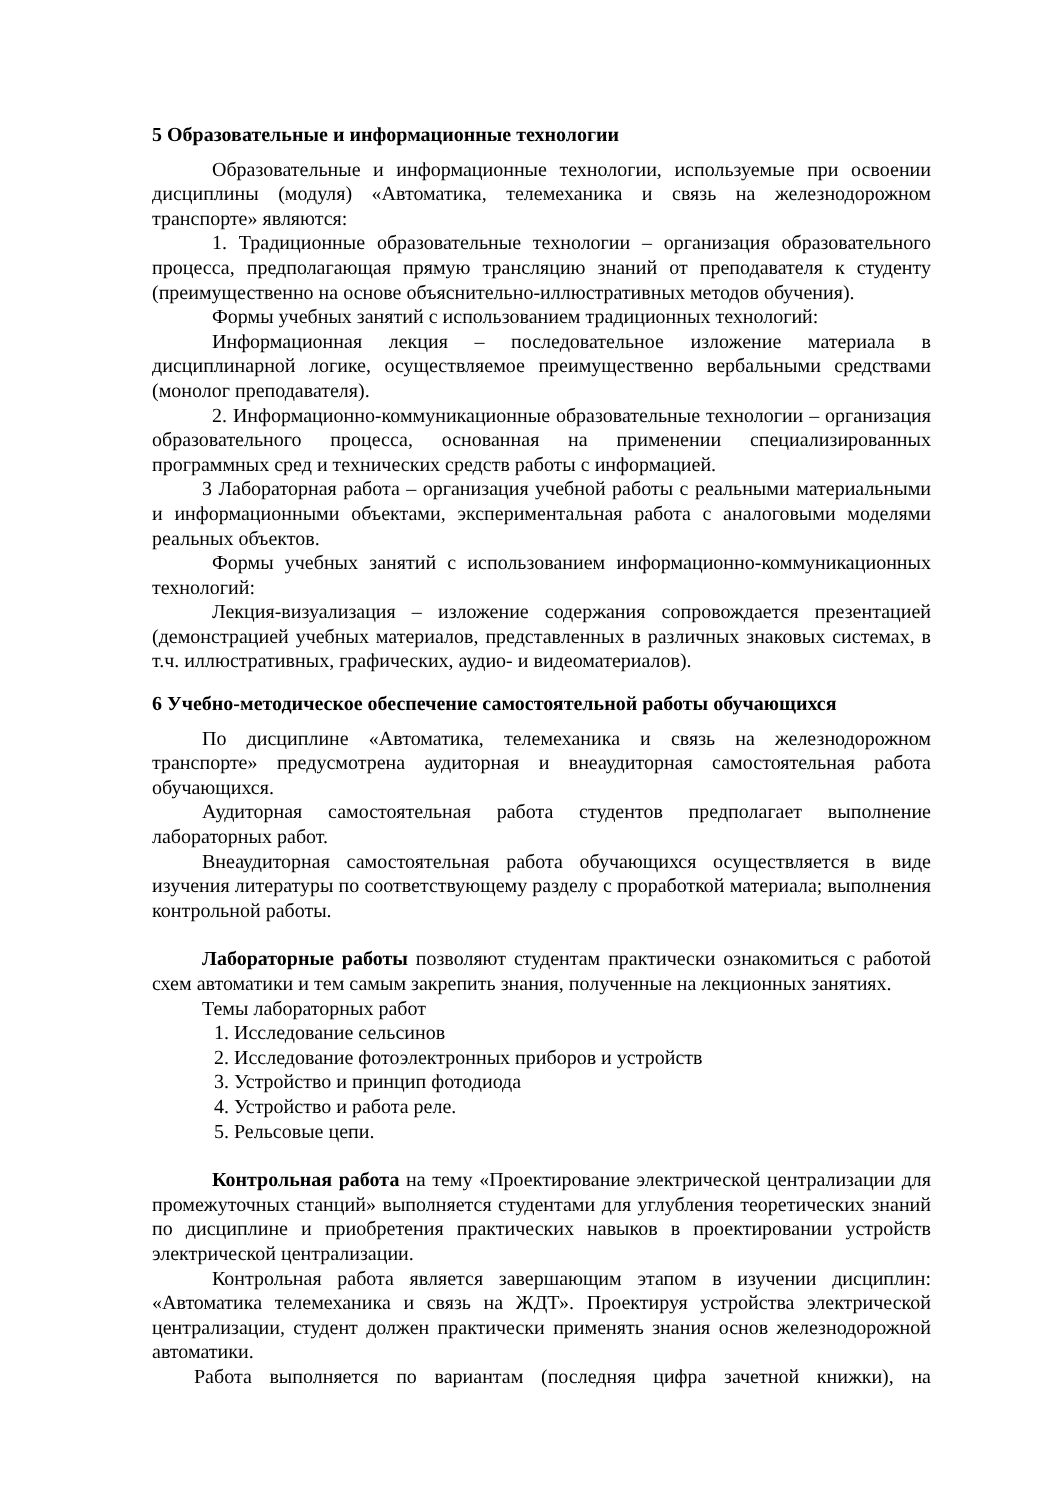5 Образовательные и информационные технологии
Образовательные и информационные технологии, используемые при освоении дисциплины (модуля) «Автоматика, телемеханика и связь на железнодорожном транспорте» являются:
1. Традиционные образовательные технологии – организация образовательного процесса, предполагающая прямую трансляцию знаний от преподавателя к студенту (преимущественно на основе объяснительно-иллюстративных методов обучения).
Формы учебных занятий с использованием традиционных технологий:
Информационная лекция – последовательное изложение материала в дисциплинарной логике, осуществляемое преимущественно вербальными средствами (монолог преподавателя).
2. Информационно-коммуникационные образовательные технологии – организация образовательного процесса, основанная на применении специализированных программных сред и технических средств работы с информацией.
3 Лабораторная работа – организация учебной работы с реальными материальными и информационными объектами, экспериментальная работа с аналоговыми моделями реальных объектов.
Формы учебных занятий с использованием информационно-коммуникационных технологий:
Лекция-визуализация – изложение содержания сопровождается презентацией (демонстрацией учебных материалов, представленных в различных знаковых системах, в т.ч. иллюстративных, графических, аудио- и видеоматериалов).
6 Учебно-методическое обеспечение самостоятельной работы обучающихся
По дисциплине «Автоматика, телемеханика и связь на железнодорожном транспорте» предусмотрена аудиторная и внеаудиторная самостоятельная работа обучающихся.
Аудиторная самостоятельная работа студентов предполагает выполнение лабораторных работ.
Внеаудиторная самостоятельная работа обучающихся осуществляется в виде изучения литературы по соответствующему разделу с проработкой материала; выполнения контрольной работы.
Лабораторные работы позволяют студентам практически ознакомиться с работой схем автоматики и тем самым закрепить знания, полученные на лекционных занятиях.
Темы лабораторных работ
1. Исследование сельсинов
2. Исследование фотоэлектронных приборов и устройств
3. Устройство и принцип фотодиода
4. Устройство и работа реле.
5. Рельсовые цепи.
Контрольная работа на тему «Проектирование электрической централизации для промежуточных станций» выполняется студентами для углубления теоретических знаний по дисциплине и приобретения практических навыков в проектировании устройств электрической централизации.
Контрольная работа является завершающим этапом в изучении дисциплин: «Автоматика телемеханика и связь на ЖДТ». Проектируя устройства электрической централизации, студент должен практически применять знания основ железнодорожной автоматики.
Работа выполняется по вариантам (последняя цифра зачетной книжки), на